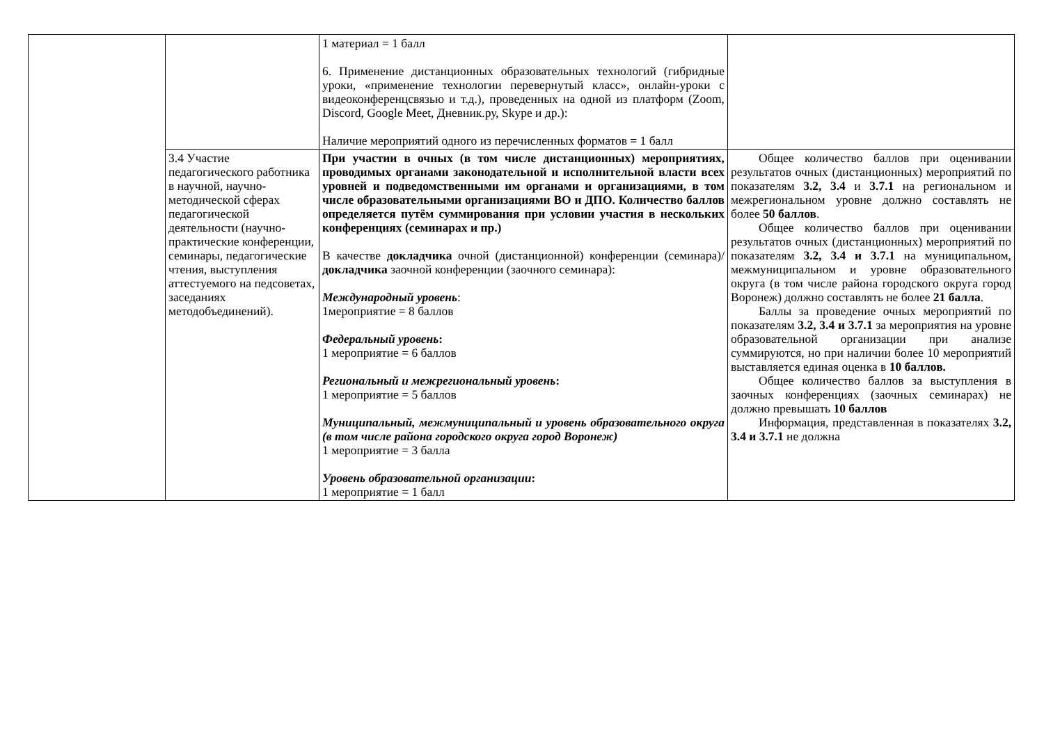| | | 1 материал = 1 балл 6. Применение дистанционных образовательных технологий (гибридные уроки, «применение технологии перевернутый класс», онлайн-уроки с видеоконференцсвязью и т.д.), проведенных на одной из платформ (Zoom, Discord, Google Meet, Дневник.ру, Skype и др.): Наличие мероприятий одного из перечисленных форматов = 1 балл | |
| | 3.4 Участие педагогического работника в научной, научно-методической сферах педагогической деятельности (научно-практические конференции, семинары, педагогические чтения, выступления аттестуемого на педсоветах, заседаниях методобъединений). | При участии в очных (в том числе дистанционных) мероприятиях, проводимых органами законодательной и исполнительной власти всех уровней и подведомственными им органами и организациями, в том числе образовательными организациями ВО и ДПО. Количество баллов определяется путём суммирования при условии участия в нескольких конференциях (семинарах и пр.) В качестве докладчика очной (дистанционной) конференции (семинара)/ докладчика заочной конференции (заочного семинара): Международный уровень : 1мероприятие = 8 баллов Федеральный уровень : 1 мероприятие = 6 баллов Региональный и межрегиональный уровень : 1 мероприятие = 5 баллов Муниципальный, межмуниципальный и уровень образовательного округа (в том числе района городского округа город Воронеж) 1 мероприятие = 3 балла Уровень образовательной организации : 1 мероприятие = 1 балл | Общее количество баллов при оценивании результатов очных (дистанционных) мероприятий по показателям 3.2, 3.4 и 3.7.1 на региональном и межрегиональном уровне должно составлять не более 50 баллов . Общее количество баллов при оценивании результатов очных (дистанционных) мероприятий по показателям 3.2, 3.4 и 3.7.1 на муниципальном, межмуниципальном и уровне образовательного округа (в том числе района городского округа город Воронеж) должно составлять не более 21 балла . Баллы за проведение очных мероприятий по показателям 3.2, 3.4 и 3.7.1 за мероприятия на уровне образовательной организации при анализе суммируются, но при наличии более 10 мероприятий выставляется единая оценка в 10 баллов. Общее количество баллов за выступления в заочных конференциях (заочных семинарах) не должно превышать 10 баллов Информация, представленная в показателях 3.2, 3.4 и 3.7.1 не должна |